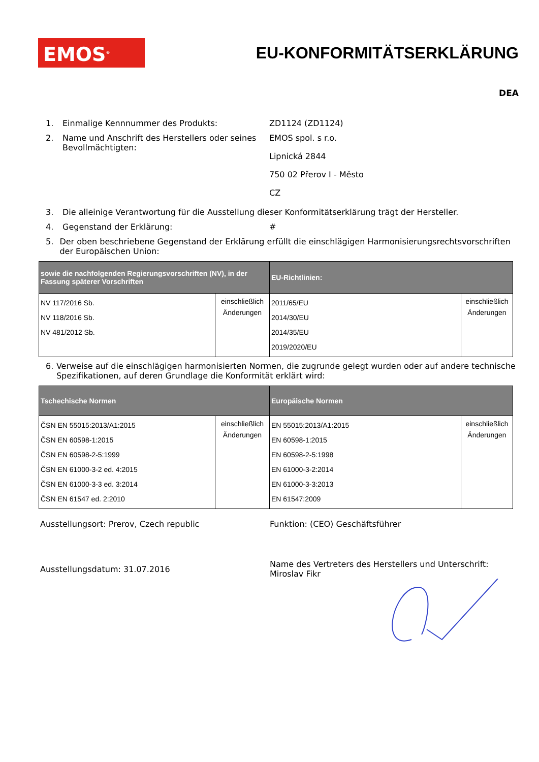EMOS<sup>®</sup>
EU-KONFORMITÄTSERKLÄRUNG
DEA
1. Einmalige Kennnummer des Produkts: ZD1124 (ZD1124)
2. Name und Anschrift des Herstellers oder seines Bevollmächtigten: EMOS spol. s r.o.
Lipnická 2844
750 02 Přerov I - Město
CZ
3. Die alleinige Verantwortung für die Ausstellung dieser Konformitätserklärung trägt der Hersteller.
4. Gegenstand der Erklärung: #
5. Der oben beschriebene Gegenstand der Erklärung erfüllt die einschlägigen Harmonisierungsrechtsvorschriften der Europäischen Union:
| sowie die nachfolgenden Regierungsvorschriften (NV), in der Fassung späterer Vorschriften | | EU-Richtlinien: | |
| --- | --- | --- | --- |
| NV 117/2016 Sb. NV 118/2016 Sb. NV 481/2012 Sb. | einschließlich Änderungen | 2011/65/EU 2014/30/EU 2014/35/EU 2019/2020/EU | einschließlich Änderungen |
6. Verweise auf die einschlägigen harmonisierten Normen, die zugrunde gelegt wurden oder auf andere technische Spezifikationen, auf deren Grundlage die Konformität erklärt wird:
| Tschechische Normen | | Europäische Normen | |
| --- | --- | --- | --- |
| ČSN EN 55015:2013/A1:2015 ČSN EN 60598-1:2015 ČSN EN 60598-2-5:1999 ČSN EN 61000-3-2 ed. 4:2015 ČSN EN 61000-3-3 ed. 3:2014 ČSN EN 61547 ed. 2:2010 | einschließlich Änderungen | EN 55015:2013/A1:2015 EN 60598-1:2015 EN 60598-2-5:1998 EN 61000-3-2:2014 EN 61000-3-3:2013 EN 61547:2009 | einschließlich Änderungen |
Ausstellungsort: Prerov, Czech republic Funktion: (CEO) Geschäftsführer
Ausstellungsdatum: 31.07.2016
Name des Vertreters des Herstellers und Unterschrift:
Miroslav Fikr